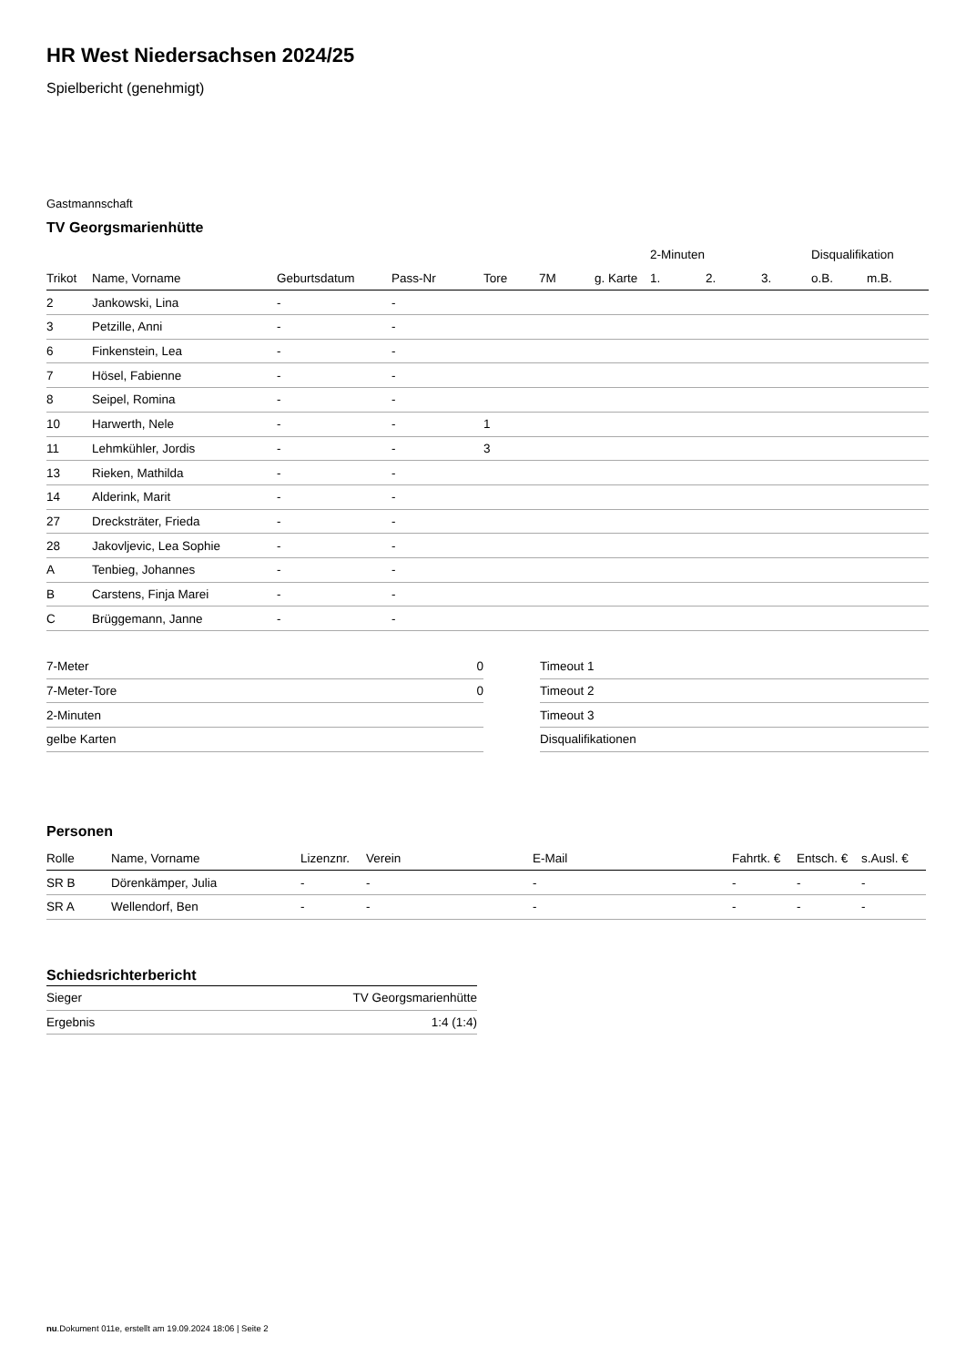HR West Niedersachsen 2024/25
Spielbericht (genehmigt)
Gastmannschaft
TV Georgsmarienhütte
| | | | | | | | 2-Minuten | | | Disqualifikation | |
| --- | --- | --- | --- | --- | --- | --- | --- | --- | --- | --- | --- |
| Trikot | Name, Vorname | Geburtsdatum | Pass-Nr | Tore | 7M | g. Karte | 1. | 2. | 3. | o.B. | m.B. |
| 2 | Jankowski, Lina | - | - | | | | | | | | |
| 3 | Petzille, Anni | - | - | | | | | | | | |
| 6 | Finkenstein, Lea | - | - | | | | | | | | |
| 7 | Hösel, Fabienne | - | - | | | | | | | | |
| 8 | Seipel, Romina | - | - | | | | | | | | |
| 10 | Harwerth, Nele | - | - | 1 | | | | | | | |
| 11 | Lehmkühler, Jordis | - | - | 3 | | | | | | | |
| 13 | Rieken, Mathilda | - | - | | | | | | | | |
| 14 | Alderink, Marit | - | - | | | | | | | | |
| 27 | Drecksträter, Frieda | - | - | | | | | | | | |
| 28 | Jakovljevic, Lea Sophie | - | - | | | | | | | | |
| A | Tenbieg, Johannes | - | - | | | | | | | | |
| B | Carstens, Finja Marei | - | - | | | | | | | | |
| C | Brüggemann, Janne | - | - | | | | | | | | |
| 7-Meter | 0 |
| 7-Meter-Tore | 0 |
| 2-Minuten | |
| gelbe Karten | |
| Timeout 1 |
| Timeout 2 |
| Timeout 3 |
| Disqualifikationen |
Personen
| Rolle | Name, Vorname | Lizenznr. | Verein | E-Mail | Fahrtk. € | Entsch. € | s.Ausl. € |
| --- | --- | --- | --- | --- | --- | --- | --- |
| SR B | Dörenkämper, Julia | - | - | - | - | - | - |
| SR A | Wellendorf, Ben | - | - | - | - | - | - |
Schiedsrichterbericht
| Sieger | TV Georgsmarienhütte |
| Ergebnis | 1:4 (1:4) |
nu.Dokument 011e, erstellt am 19.09.2024 18:06 | Seite 2